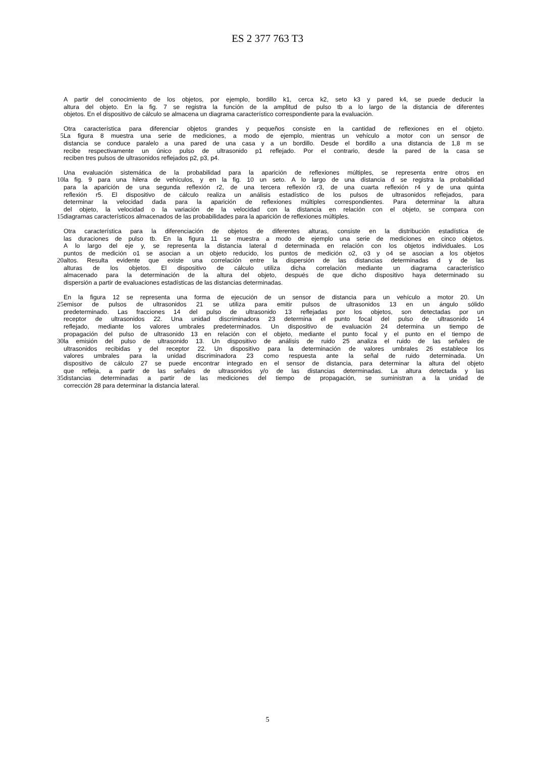ES 2 377 763 T3
A partir del conocimiento de los objetos, por ejemplo, bordillo k1, cerca k2, seto k3 y pared k4, se puede deducir la
altura del objeto. En la fig. 7 se registra la función de la amplitud de pulso tb a lo largo de la distancia de diferentes
objetos. En el dispositivo de cálculo se almacena un diagrama característico correspondiente para la evaluación.
Otra característica para diferenciar objetos grandes y pequeños consiste en la cantidad de reflexiones en el objeto.
5 La figura 8 muestra una serie de mediciones, a modo de ejemplo, mientras un vehículo a motor con un sensor de
distancia se conduce paralelo a una pared de una casa y a un bordillo. Desde el bordillo a una distancia de 1,8 m se
recibe respectivamente un único pulso de ultrasonido p1 reflejado. Por el contrario, desde la pared de la casa se
reciben tres pulsos de ultrasonidos reflejados p2, p3, p4.
Una evaluación sistemática de la probabilidad para la aparición de reflexiones múltiples, se representa entre otros en
10 la fig. 9 para una hilera de vehículos, y en la fig. 10 un seto. A lo largo de una distancia d se registra la probabilidad
para la aparición de una segunda reflexión r2, de una tercera reflexión r3, de una cuarta reflexión r4 y de una quinta
reflexión r5. El dispositivo de cálculo realiza un análisis estadístico de los pulsos de ultrasonidos reflejados, para
determinar la velocidad dada para la aparición de reflexiones múltiples correspondientes. Para determinar la altura
del objeto, la velocidad o la variación de la velocidad con la distancia en relación con el objeto, se compara con
15 diagramas característicos almacenados de las probabilidades para la aparición de reflexiones múltiples.
Otra característica para la diferenciación de objetos de diferentes alturas, consiste en la distribución estadística de
las duraciones de pulso tb. En la figura 11 se muestra a modo de ejemplo una serie de mediciones en cinco objetos.
A lo largo del eje y, se representa la distancia lateral d determinada en relación con los objetos individuales. Los
puntos de medición o1 se asocian a un objeto reducido, los puntos de medición o2, o3 y o4 se asocian a los objetos
20 altos. Resulta evidente que existe una correlación entre la dispersión de las distancias determinadas d y de las
alturas de los objetos. El dispositivo de cálculo utiliza dicha correlación mediante un diagrama característico
almacenado para la determinación de la altura del objeto, después de que dicho dispositivo haya determinado su
dispersión a partir de evaluaciones estadísticas de las distancias determinadas.
En la figura 12 se representa una forma de ejecución de un sensor de distancia para un vehículo a motor 20. Un
25 emisor de pulsos de ultrasonidos 21 se utiliza para emitir pulsos de ultrasonidos 13 en un ángulo sólido
predeterminado. Las fracciones 14 del pulso de ultrasonido 13 reflejadas por los objetos, son detectadas por un
receptor de ultrasonidos 22. Una unidad discriminadora 23 determina el punto focal del pulso de ultrasonido 14
reflejado, mediante los valores umbrales predeterminados. Un dispositivo de evaluación 24 determina un tiempo de
propagación del pulso de ultrasonido 13 en relación con el objeto, mediante el punto focal y el punto en el tiempo de
30 la emisión del pulso de ultrasonido 13. Un dispositivo de análisis de ruido 25 analiza el ruido de las señales de
ultrasonidos recibidas y del receptor 22. Un dispositivo para la determinación de valores umbrales 26 establece los
valores umbrales para la unidad discriminadora 23 como respuesta ante la señal de ruido determinada. Un
dispositivo de cálculo 27 se puede encontrar integrado en el sensor de distancia, para determinar la altura del objeto
que refleja, a partir de las señales de ultrasonidos y/o de las distancias determinadas. La altura detectada y las
35 distancias determinadas a partir de las mediciones del tiempo de propagación, se suministran a la unidad de
corrección 28 para determinar la distancia lateral.
5